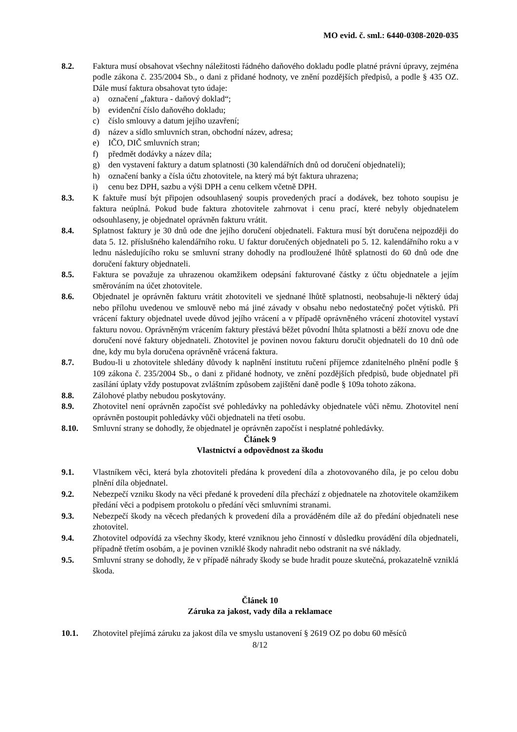MO evid. č. sml.: 6440-0308-2020-035
8.2. Faktura musí obsahovat všechny náležitosti řádného daňového dokladu podle platné právní úpravy, zejména podle zákona č. 235/2004 Sb., o dani z přidané hodnoty, ve znění pozdějších předpisů, a podle § 435 OZ. Dále musí faktura obsahovat tyto údaje:
a) označení „faktura - daňový doklad“;
b) evidenční číslo daňového dokladu;
c) číslo smlouvy a datum jejího uzavření;
d) název a sídlo smluvních stran, obchodní název, adresa;
e) IČO, DIČ smluvních stran;
f) předmět dodávky a název díla;
g) den vystavení faktury a datum splatnosti (30 kalendářních dnů od doručení objednateli);
h) označení banky a čísla účtu zhotovitele, na který má být faktura uhrazena;
i) cenu bez DPH, sazbu a výši DPH a cenu celkem včetně DPH.
8.3. K faktuře musí být připojen odsouhlasený soupis provedených prací a dodávek, bez tohoto soupisu je faktura neúplná. Pokud bude faktura zhotovitele zahrnovat i cenu prací, které nebyly objednatelem odsouhlaseny, je objednatel oprávněn fakturu vrátit.
8.4. Splatnost faktury je 30 dnů ode dne jejího doručení objednateli. Faktura musí být doručena nejpozději do data 5. 12. příslušného kalendářního roku. U faktur doručených objednateli po 5. 12. kalendářního roku a v lednu následujícího roku se smluvní strany dohodly na prodloužené lhůtě splatnosti do 60 dnů ode dne doručení faktury objednateli.
8.5. Faktura se považuje za uhrazenou okamžikem odepsání fakturované částky z účtu objednatele a jejím směrováním na účet zhotovitele.
8.6. Objednatel je oprávněn fakturu vrátit zhotoviteli ve sjednané lhůtě splatnosti, neobsahuje-li některý údaj nebo přílohu uvedenou ve smlouvě nebo má jiné závady v obsahu nebo nedostatečný počet výtisků. Při vrácení faktury objednatel uvede důvod jejího vrácení a v případě oprávněného vrácení zhotovitel vystaví fakturu novou. Oprávněným vrácením faktury přestává běžet původní lhůta splatnosti a běží znovu ode dne doručení nové faktury objednateli. Zhotovitel je povinen novou fakturu doručit objednateli do 10 dnů ode dne, kdy mu byla doručena oprávněně vrácená faktura.
8.7. Budou-li u zhotovitele shledány důvody k naplnění institutu ručení příjemce zdanitelného plnění podle § 109 zákona č. 235/2004 Sb., o dani z přidané hodnoty, ve znění pozdějších předpisů, bude objednatel při zasílání úplaty vždy postupovat zvláštním způsobem zajištění daně podle § 109a tohoto zákona.
8.8. Zálohové platby nebudou poskytovány.
8.9. Zhotovitel není oprávněn započíst své pohledávky na pohledávky objednatele vůči němu. Zhotovitel není oprávněn postoupit pohledávky vůči objednateli na třetí osobu.
8.10. Smluvní strany se dohodly, že objednatel je oprávněn započíst i nesplatné pohledávky.
Článek 9
Vlastnictví a odpovědnost za škodu
9.1. Vlastníkem věci, která byla zhotoviteli předána k provedení díla a zhotovovaného díla, je po celou dobu plnění díla objednatel.
9.2. Nebezpečí vzniku škody na věci předané k provedení díla přechází z objednatele na zhotovitele okamžikem předání věci a podpisem protokolu o předání věci smluvními stranami.
9.3. Nebezpečí škody na věcech předaných k provedení díla a prováděném díle až do předání objednateli nese zhotovitel.
9.4. Zhotovitel odpovídá za všechny škody, které vzniknou jeho činností v důsledku provádění díla objednateli, případně třetím osobám, a je povinen vzniklé škody nahradit nebo odstranit na své náklady.
9.5. Smluvní strany se dohodly, že v případě náhrady škody se bude hradit pouze skutečná, prokazatelně vzniklá škoda.
Článek 10
Záruka za jakost, vady díla a reklamace
10.1. Zhotovitel přejímá záruku za jakost díla ve smyslu ustanovení § 2619 OZ po dobu 60 měsíců
8/12